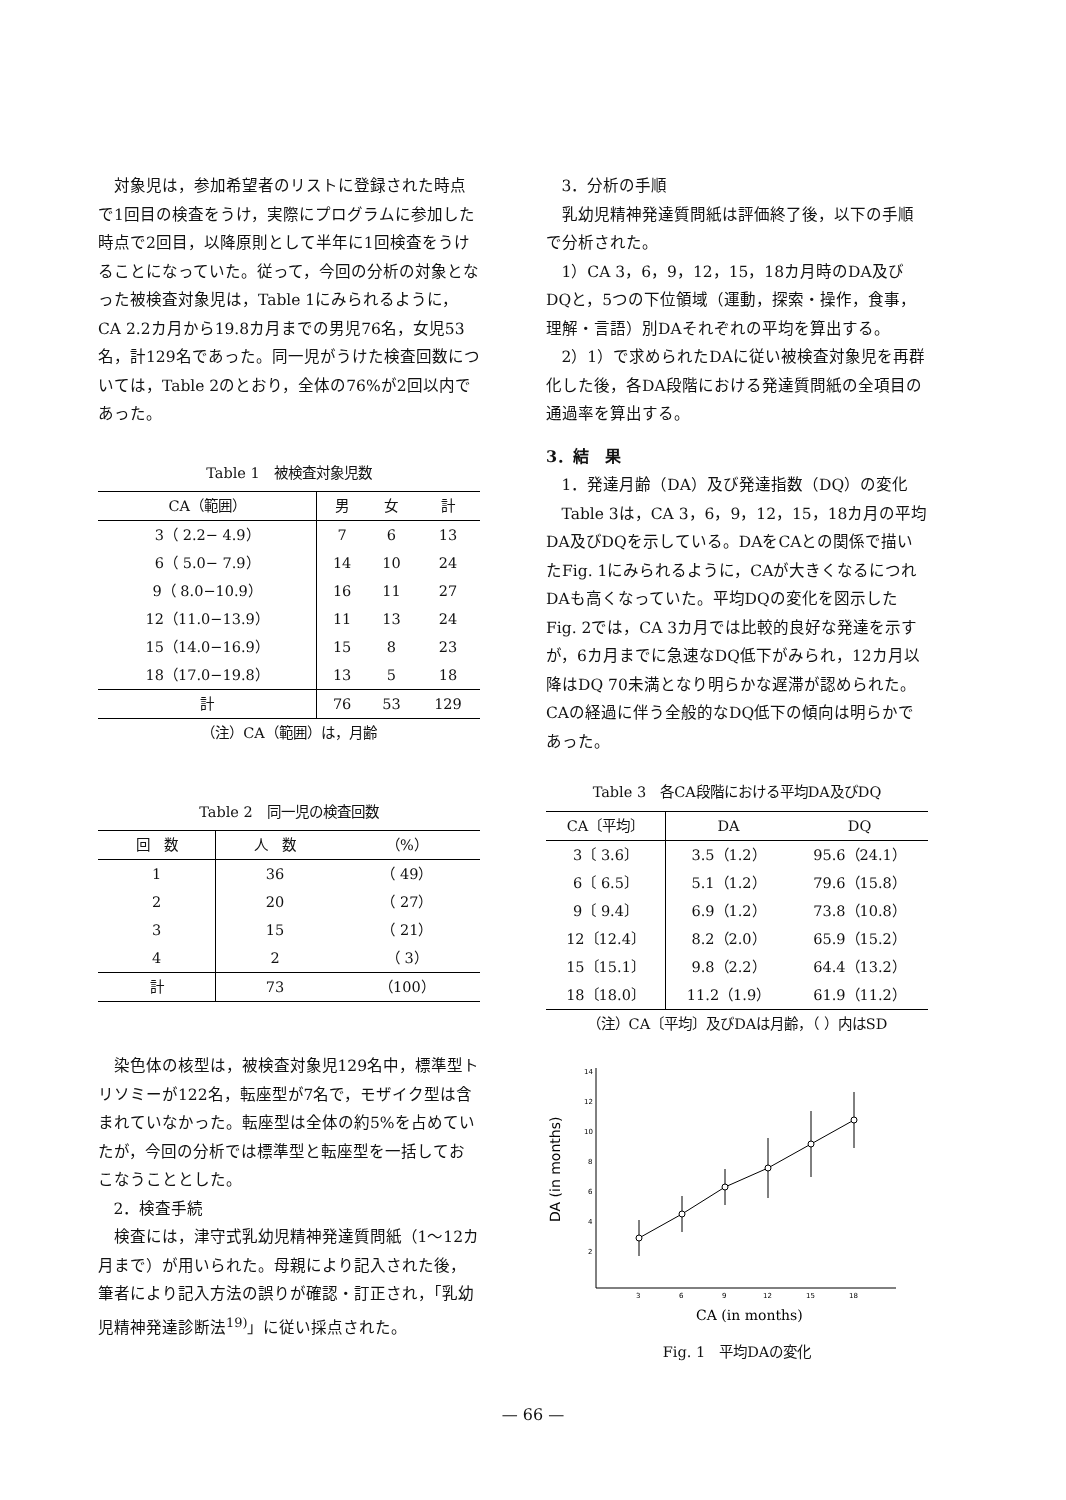対象児は，参加希望者のリストに登録された時点で1回目の検査をうけ，実際にプログラムに参加した時点で2回目，以降原則として半年に1回検査をうけることになっていた。従って，今回の分析の対象となった被検査対象児は，Table 1にみられるように，CA 2.2カ月から19.8カ月までの男児76名，女児53名，計129名であった。同一児がうけた検査回数については，Table 2のとおり，全体の76%が2回以内であった。
Table 1　被検査対象児数
| CA（範囲） | 男 | 女 | 計 |
| --- | --- | --- | --- |
| 3（ 2.2− 4.9） | 7 | 6 | 13 |
| 6（ 5.0− 7.9） | 14 | 10 | 24 |
| 9（ 8.0−10.9） | 16 | 11 | 27 |
| 12（11.0−13.9） | 11 | 13 | 24 |
| 15（14.0−16.9） | 15 | 8 | 23 |
| 18（17.0−19.8） | 13 | 5 | 18 |
| 計 | 76 | 53 | 129 |
（注）CA（範囲）は，月齢
Table 2　同一児の検査回数
| 回 数 | 人 数 | （%） |
| --- | --- | --- |
| 1 | 36 | （ 49） |
| 2 | 20 | （ 27） |
| 3 | 15 | （ 21） |
| 4 | 2 | （ 3） |
| 計 | 73 | （100） |
染色体の核型は，被検査対象児129名中，標準型トリソミーが122名，転座型が7名で，モザイク型は含まれていなかった。転座型は全体の約5%を占めていたが，今回の分析では標準型と転座型を一括しておこなうこととした。
2．検査手続
検査には，津守式乳幼児精神発達質問紙（1〜12カ月まで）が用いられた。母親により記入された後，筆者により記入方法の誤りが確認・訂正され，「乳幼児精神発達診断法<sup>19)</sup>」に従い採点された。
3．分析の手順
乳幼児精神発達質問紙は評価終了後，以下の手順で分析された。
1）CA 3，6，9，12，15，18カ月時のDA及びDQと，5つの下位領域（運動，探索・操作，食事，理解・言語）別DAそれぞれの平均を算出する。
2）1）で求められたDAに従い被検査対象児を再群化した後，各DA段階における発達質問紙の全項目の通過率を算出する。
3．結　果
1．発達月齢（DA）及び発達指数（DQ）の変化
Table 3は，CA 3，6，9，12，15，18カ月の平均DA及びDQを示している。DAをCAとの関係で描いたFig. 1にみられるように，CAが大きくなるにつれDAも高くなっていた。平均DQの変化を図示したFig. 2では，CA 3カ月では比較的良好な発達を示すが，6カ月までに急速なDQ低下がみられ，12カ月以降はDQ 70未満となり明らかな遅滞が認められた。CAの経過に伴う全般的なDQ低下の傾向は明らかであった。
Table 3　各CA段階における平均DA及びDQ
| CA〔平均〕 | DA | DQ |
| --- | --- | --- |
| 3〔 3.6〕 | 3.5（1.2） | 95.6（24.1） |
| 6〔 6.5〕 | 5.1（1.2） | 79.6（15.8） |
| 9〔 9.4〕 | 6.9（1.2） | 73.8（10.8） |
| 12〔12.4〕 | 8.2（2.0） | 65.9（15.2） |
| 15〔15.1〕 | 9.8（2.2） | 64.4（13.2） |
| 18〔18.0〕 | 11.2（1.9） | 61.9（11.2） |
（注）CA〔平均〕及びDAは月齢，（ ）内はSD
DA (in months)
14
12
10
8
6
4
2
3
6
9
12
15
18
CA (in months)
Fig. 1　平均DAの変化
— 66 —